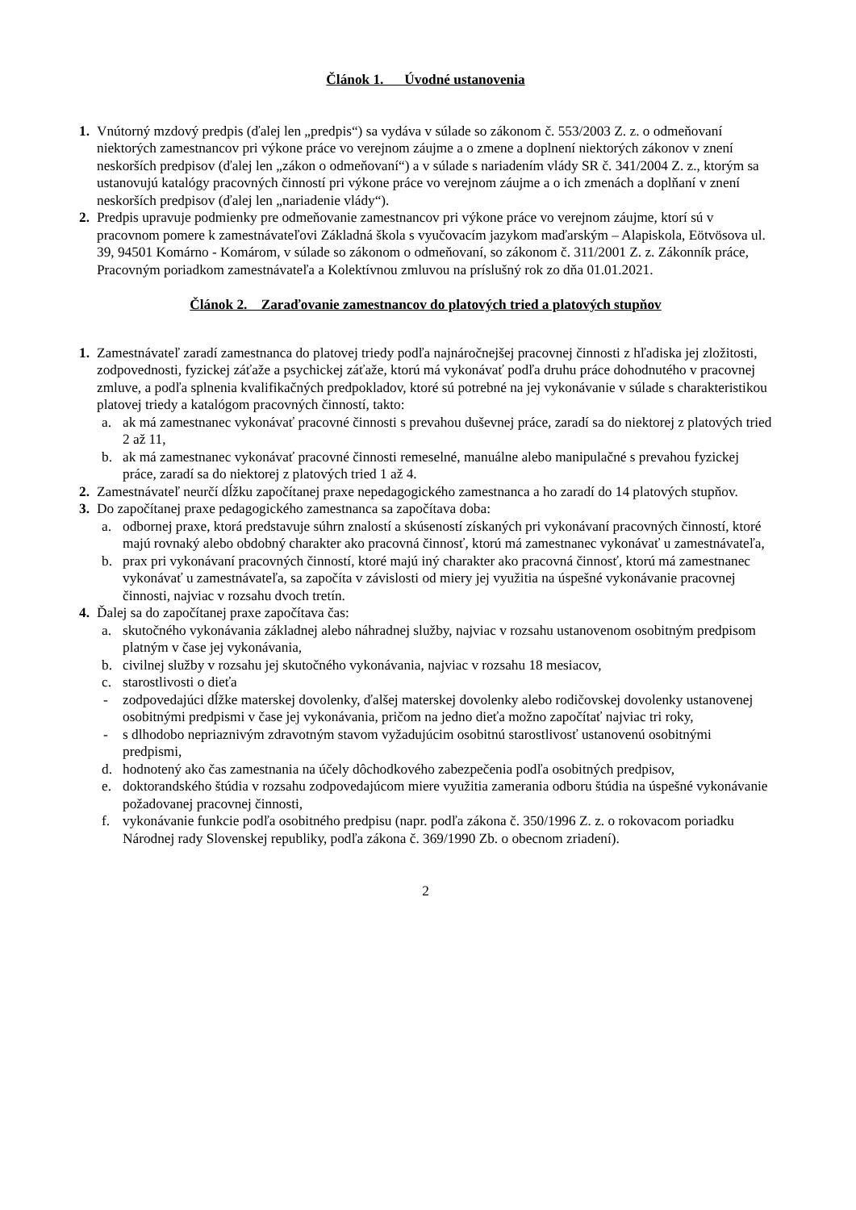Článok 1. Úvodné ustanovenia
1. Vnútorný mzdový predpis (ďalej len „predpis“) sa vydáva v súlade so zákonom č. 553/2003 Z. z. o odmeňovaní niektorých zamestnancov pri výkone práce vo verejnom záujme a o zmene a doplnení niektorých zákonov v znení neskorších predpisov (ďalej len „zákon o odmeňovaní“) a v súlade s nariadením vlády SR č. 341/2004 Z. z., ktorým sa ustanovujú katalógy pracovných činností pri výkone práce vo verejnom záujme a o ich zmenách a doplňaní v znení neskorších predpisov (ďalej len „nariadenie vlády“).
2. Predpis upravuje podmienky pre odmeňovanie zamestnancov pri výkone práce vo verejnom záujme, ktorí sú v pracovnom pomere k zamestnávateľovi Základná škola s vyučovacím jazykom maďarským – Alapiskola, Eötvösova ul. 39, 94501 Komárno - Komárom, v súlade so zákonom o odmeňovaní, so zákonom č. 311/2001 Z. z. Zákonník práce, Pracovným poriadkom zamestnávateľa a Kolektívnou zmluvou na príslušný rok zo dňa 01.01.2021.
Článok 2. Zaraďovanie zamestnancov do platových tried a platových stupňov
1. Zamestnávateľ zaradí zamestnanca do platovej triedy podľa najnáročnejšej pracovnej činnosti z hľadiska jej zložitosti, zodpovednosti, fyzickej záťaže a psychickej záťaže, ktorú má vykonávať podľa druhu práce dohodnutého v pracovnej zmluve, a podľa splnenia kvalifikačných predpokladov, ktoré sú potrebné na jej vykonávanie v súlade s charakteristikou platovej triedy a katalógom pracovných činností, takto:
a. ak má zamestnanec vykonávať pracovné činnosti s prevahou duševnej práce, zaradí sa do niektorej z platových tried 2 až 11,
b. ak má zamestnanec vykonávať pracovné činnosti remeselné, manuálne alebo manipulačné s prevahou fyzickej práce, zaradí sa do niektorej z platových tried 1 až 4.
2. Zamestnávateľ neurčí dĺžku započítanej praxe nepedagogického zamestnanca a ho zaradí do 14 platových stupňov.
3. Do započítanej praxe pedagogického zamestnanca sa započítava doba:
a. odbornej praxe, ktorá predstavuje súhrn znalostí a skúseností získaných pri vykonávaní pracovných činností, ktoré majú rovnaký alebo obdobný charakter ako pracovná činnosť, ktorú má zamestnanec vykonávať u zamestnávateľa,
b. prax pri vykonávaní pracovných činností, ktoré majú iný charakter ako pracovná činnosť, ktorú má zamestnanec vykonávať u zamestnávateľa, sa započíta v závislosti od miery jej využitia na úspešné vykonávanie pracovnej činnosti, najviac v rozsahu dvoch tretín.
4. Ďalej sa do započítanej praxe započítava čas:
a. skutočného vykonávania základnej alebo náhradnej služby, najviac v rozsahu ustanovenom osobitným predpisom platným v čase jej vykonávania,
b. civilnej služby v rozsahu jej skutočného vykonávania, najviac v rozsahu 18 mesiacov,
c. starostlivosti o dieťa
- zodpovedajúci dĺžke materskej dovolenky, ďalšej materskej dovolenky alebo rodičovskej dovolenky ustanovenej osobitnými predpismi v čase jej vykonávania, pričom na jedno dieťa možno započítať najviac tri roky,
- s dlhodobo nepriaznivým zdravotným stavom vyžadujúcim osobitnú starostlivosť ustanovenú osobitnými predpismi,
d. hodnotený ako čas zamestnania na účely dôchodkového zabezpečenia podľa osobitných predpisov,
e. doktorandského štúdia v rozsahu zodpovedajúcom miere využitia zamerania odboru štúdia na úspešné vykonávanie požadovanej pracovnej činnosti,
f. vykonávanie funkcie podľa osobitného predpisu (napr. podľa zákona č. 350/1996 Z. z. o rokovacom poriadku Národnej rady Slovenskej republiky, podľa zákona č. 369/1990 Zb. o obecnom zriadení).
2